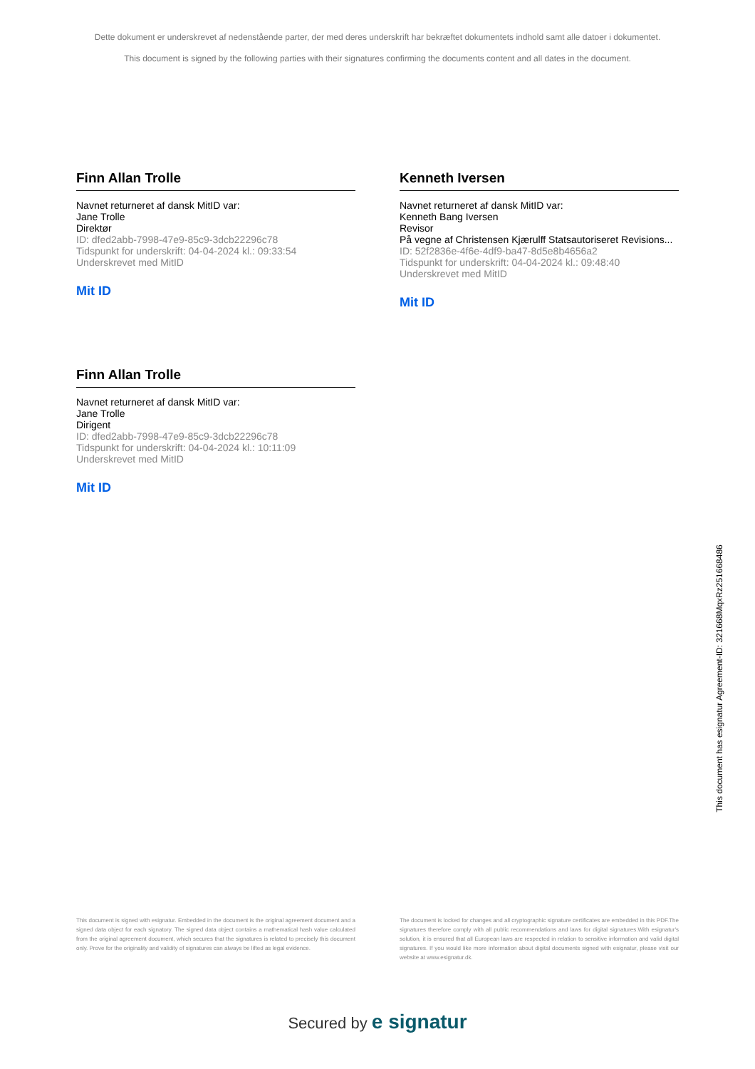Dette dokument er underskrevet af nedenstående parter, der med deres underskrift har bekræftet dokumentets indhold samt alle datoer i dokumentet.
This document is signed by the following parties with their signatures confirming the documents content and all dates in the document.
Finn Allan Trolle
Navnet returneret af dansk MitID var:
Jane Trolle
Direktør
ID: dfed2abb-7998-47e9-85c9-3dcb22296c78
Tidspunkt for underskrift: 04-04-2024 kl.: 09:33:54
Underskrevet med MitID
Mit ID
Kenneth Iversen
Navnet returneret af dansk MitID var:
Kenneth Bang Iversen
Revisor
På vegne af Christensen Kjærulff Statsautoriseret Revisions...
ID: 52f2836e-4f6e-4df9-ba47-8d5e8b4656a2
Tidspunkt for underskrift: 04-04-2024 kl.: 09:48:40
Underskrevet med MitID
Mit ID
Finn Allan Trolle
Navnet returneret af dansk MitID var:
Jane Trolle
Dirigent
ID: dfed2abb-7998-47e9-85c9-3dcb22296c78
Tidspunkt for underskrift: 04-04-2024 kl.: 10:11:09
Underskrevet med MitID
Mit ID
This document has esignatur Agreement-ID: 321668MqxRz251668486
This document is signed with esignatur. Embedded in the document is the original agreement document and a signed data object for each signatory. The signed data object contains a mathematical hash value calculated from the original agreement document, which secures that the signatures is related to precisely this document only. Prove for the originality and validity of signatures can always be lifted as legal evidence.
The document is locked for changes and all cryptographic signature certificates are embedded in this PDF.The signatures therefore comply with all public recommendations and laws for digital signatures.With esignatur's solution, it is ensured that all European laws are respected in relation to sensitive information and valid digital signatures. If you would like more information about digital documents signed with esignatur, please visit our website at www.esignatur.dk.
Secured by e signatur